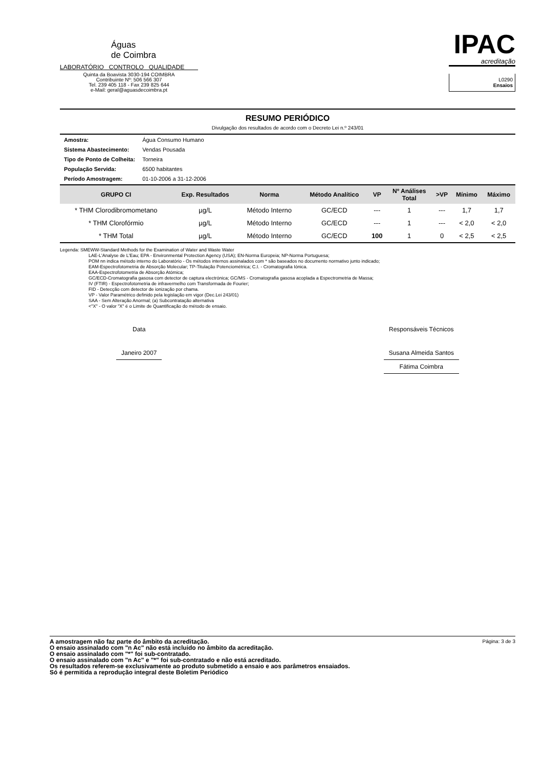Águas
de Coimbra
LABORATÓRIO CONTROLO QUALIDADE
Quinta da Boavista 3030-194 COIMBRA
Contribuinte Nº: 506 566 307
Tel. 239 405 118 - Fax 239 825 644
e-Mail: geral@aguasdecoimbra.pt
IPAC
acreditação
L0290
Ensaios
RESUMO PERIÓDICO
Divulgação dos resultados de acordo com o Decreto Lei n.º 243/01
| Amostra: | Água Consumo Humano |
| Sistema Abastecimento: | Vendas Pousada |
| Tipo de Ponto de Colheita: | Torneira |
| População Servida: | 6500 habitantes |
| Período Amostragem: | 01-10-2006 a 31-12-2006 |
| GRUPO CI | Exp. Resultados | Norma | Método Analítico | VP | Nº Análises Total | >VP | Mínimo | Máximo |
| --- | --- | --- | --- | --- | --- | --- | --- | --- |
| * THM Clorodibromometano | µg/L | Método Interno | GC/ECD | --- | 1 | --- | 1,7 | 1,7 |
| * THM Clorofórmio | µg/L | Método Interno | GC/ECD | --- | 1 | --- | < 2,0 | < 2,0 |
| * THM Total | µg/L | Método Interno | GC/ECD | 100 | 1 | 0 | < 2,5 | < 2,5 |
Legenda: SMEWW-Standard Methods for the Examination of Water and Waste Water
LAE-L'Analyse de L'Eau; EPA - Environmental Protection Agency (USA); EN-Norma Europeia; NP-Norma Portuguesa;
POM nn indica método interno do Laboratório - Os métodos internos assinalados com * são baseados no documento normativo junto indicado;
EAM-Espectrofotometria de Absorção Molecular; TP-Titulação Potenciométrica; C.I. - Cromatografia Iónica.
EAA-Espectrofotometria de Absorção Atómica;
GC/ECD-Cromatografia gasosa com detector de captura electrónica; GC/MS - Cromatografia gasosa acoplada a Espectrometria de Massa;
IV (FTIR) - Espectrofotometria de infravermelho com Transformada de Fourier;
FID - Detecção com detector de ionização por chama.
VP - Valor Paramétrico definido pela legislação em vigor (Dec.Lei 243/01)
SAA - Sem Alteração Anormal; (a) Subcontratação alternativa
<"X" - O valor "X" é o Limite de Quantificação do método de ensaio.
Data
Janeiro 2007
Responsáveis Técnicos
Susana Almeida Santos
Fátima Coimbra
Página: 3 de 3 A amostragem não faz parte do âmbito da acreditação.
O ensaio assinalado com "n Ac" não está incluido no âmbito da acreditação.
O ensaio assinalado com "*" foi sub-contratado.
O ensaio assinalado com "n Ac" e "*" foi sub-contratado e não está acreditado.
Os resultados referem-se exclusivamente ao produto submetido a ensaio e aos parâmetros ensaiados.
Só é permitida a reprodução integral deste Boletim Periódico